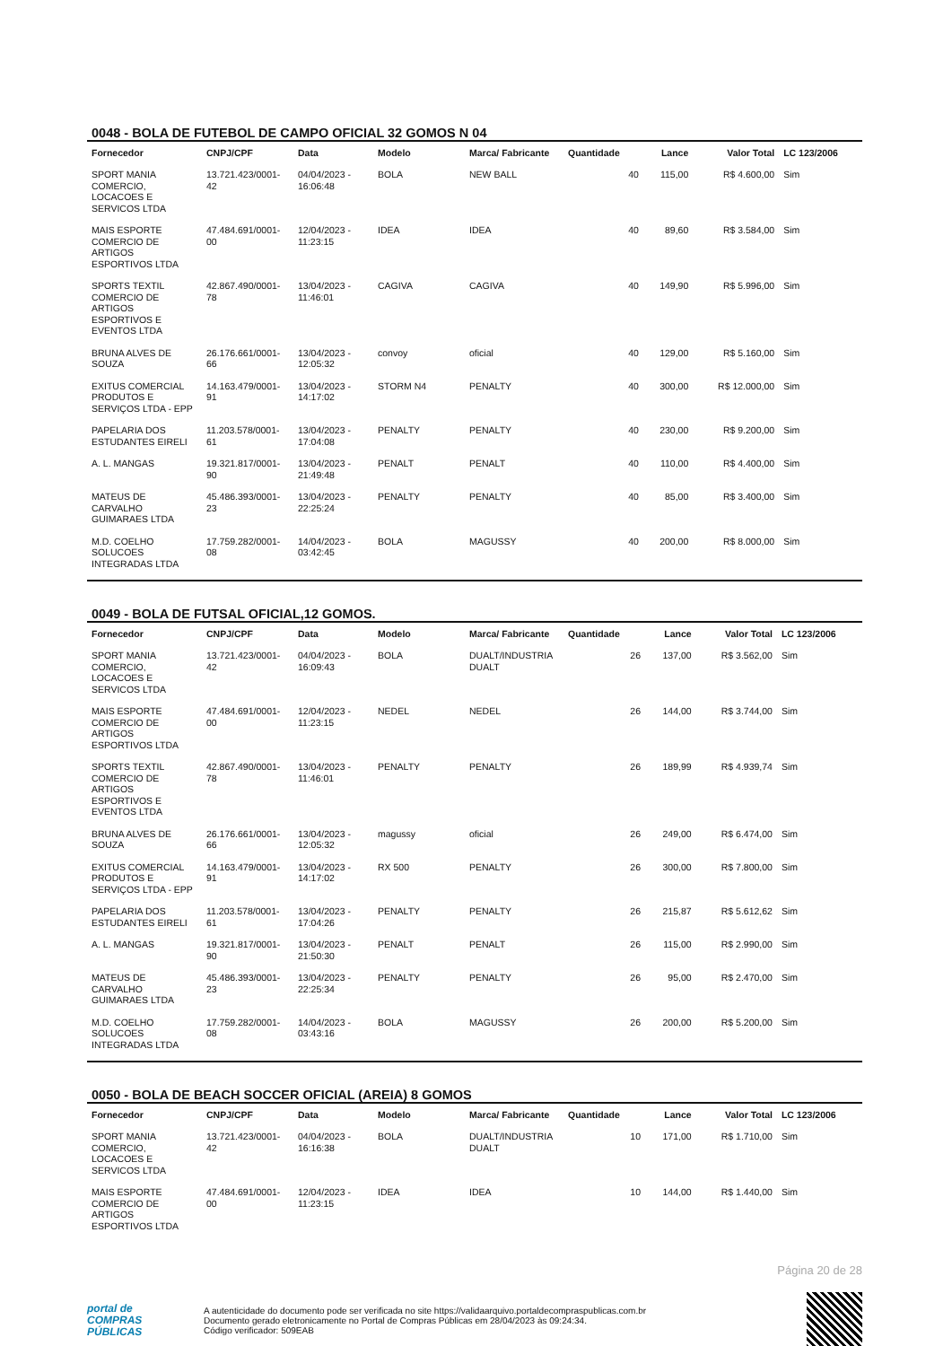0048 - BOLA DE FUTEBOL DE CAMPO OFICIAL 32 GOMOS N 04
| Fornecedor | CNPJ/CPF | Data | Modelo | Marca/ Fabricante | Quantidade | Lance | Valor Total | LC 123/2006 |
| --- | --- | --- | --- | --- | --- | --- | --- | --- |
| SPORT MANIA COMERCIO, LOCACOES E SERVICOS LTDA | 13.721.423/0001-42 | 04/04/2023 - 16:06:48 | BOLA | NEW BALL | 40 | 115,00 | R$ 4.600,00 | Sim |
| MAIS ESPORTE COMERCIO DE ARTIGOS ESPORTIVOS LTDA | 47.484.691/0001-00 | 12/04/2023 - 11:23:15 | IDEA | IDEA | 40 | 89,60 | R$ 3.584,00 | Sim |
| SPORTS TEXTIL COMERCIO DE ARTIGOS ESPORTIVOS E EVENTOS LTDA | 42.867.490/0001-78 | 13/04/2023 - 11:46:01 | CAGIVA | CAGIVA | 40 | 149,90 | R$ 5.996,00 | Sim |
| BRUNA ALVES DE SOUZA | 26.176.661/0001-66 | 13/04/2023 - 12:05:32 | convoy | oficial | 40 | 129,00 | R$ 5.160,00 | Sim |
| EXITUS COMERCIAL PRODUTOS E SERVIÇOS LTDA - EPP | 14.163.479/0001-91 | 13/04/2023 - 14:17:02 | STORM N4 | PENALTY | 40 | 300,00 | R$ 12.000,00 | Sim |
| PAPELARIA DOS ESTUDANTES EIRELI | 11.203.578/0001-61 | 13/04/2023 - 17:04:08 | PENALTY | PENALTY | 40 | 230,00 | R$ 9.200,00 | Sim |
| A. L. MANGAS | 19.321.817/0001-90 | 13/04/2023 - 21:49:48 | PENALT | PENALT | 40 | 110,00 | R$ 4.400,00 | Sim |
| MATEUS DE CARVALHO GUIMARAES LTDA | 45.486.393/0001-23 | 13/04/2023 - 22:25:24 | PENALTY | PENALTY | 40 | 85,00 | R$ 3.400,00 | Sim |
| M.D. COELHO SOLUCOES INTEGRADAS LTDA | 17.759.282/0001-08 | 14/04/2023 - 03:42:45 | BOLA | MAGUSSY | 40 | 200,00 | R$ 8.000,00 | Sim |
0049 - BOLA DE FUTSAL OFICIAL,12 GOMOS.
| Fornecedor | CNPJ/CPF | Data | Modelo | Marca/ Fabricante | Quantidade | Lance | Valor Total | LC 123/2006 |
| --- | --- | --- | --- | --- | --- | --- | --- | --- |
| SPORT MANIA COMERCIO, LOCACOES E SERVICOS LTDA | 13.721.423/0001-42 | 04/04/2023 - 16:09:43 | BOLA | DUALT/INDUSTRIA DUALT | 26 | 137,00 | R$ 3.562,00 | Sim |
| MAIS ESPORTE COMERCIO DE ARTIGOS ESPORTIVOS LTDA | 47.484.691/0001-00 | 12/04/2023 - 11:23:15 | NEDEL | NEDEL | 26 | 144,00 | R$ 3.744,00 | Sim |
| SPORTS TEXTIL COMERCIO DE ARTIGOS ESPORTIVOS E EVENTOS LTDA | 42.867.490/0001-78 | 13/04/2023 - 11:46:01 | PENALTY | PENALTY | 26 | 189,99 | R$ 4.939,74 | Sim |
| BRUNA ALVES DE SOUZA | 26.176.661/0001-66 | 13/04/2023 - 12:05:32 | magussy | oficial | 26 | 249,00 | R$ 6.474,00 | Sim |
| EXITUS COMERCIAL PRODUTOS E SERVIÇOS LTDA - EPP | 14.163.479/0001-91 | 13/04/2023 - 14:17:02 | RX 500 | PENALTY | 26 | 300,00 | R$ 7.800,00 | Sim |
| PAPELARIA DOS ESTUDANTES EIRELI | 11.203.578/0001-61 | 13/04/2023 - 17:04:26 | PENALTY | PENALTY | 26 | 215,87 | R$ 5.612,62 | Sim |
| A. L. MANGAS | 19.321.817/0001-90 | 13/04/2023 - 21:50:30 | PENALT | PENALT | 26 | 115,00 | R$ 2.990,00 | Sim |
| MATEUS DE CARVALHO GUIMARAES LTDA | 45.486.393/0001-23 | 13/04/2023 - 22:25:34 | PENALTY | PENALTY | 26 | 95,00 | R$ 2.470,00 | Sim |
| M.D. COELHO SOLUCOES INTEGRADAS LTDA | 17.759.282/0001-08 | 14/04/2023 - 03:43:16 | BOLA | MAGUSSY | 26 | 200,00 | R$ 5.200,00 | Sim |
0050 - BOLA DE BEACH SOCCER OFICIAL (AREIA) 8 GOMOS
| Fornecedor | CNPJ/CPF | Data | Modelo | Marca/ Fabricante | Quantidade | Lance | Valor Total | LC 123/2006 |
| --- | --- | --- | --- | --- | --- | --- | --- | --- |
| SPORT MANIA COMERCIO, LOCACOES E SERVICOS LTDA | 13.721.423/0001-42 | 04/04/2023 - 16:16:38 | BOLA | DUALT/INDUSTRIA DUALT | 10 | 171,00 | R$ 1.710,00 | Sim |
| MAIS ESPORTE COMERCIO DE ARTIGOS ESPORTIVOS LTDA | 47.484.691/0001-00 | 12/04/2023 - 11:23:15 | IDEA | IDEA | 10 | 144,00 | R$ 1.440,00 | Sim |
Página 20 de 28
portal de
COMPRAS
PÚBLICAS
A autenticidade do documento pode ser verificada no site https://validaarquivo.portaldecompraspublicas.com.br
Documento gerado eletronicamente no Portal de Compras Públicas em 28/04/2023 às 09:24:34.
Código verificador: 509EAB